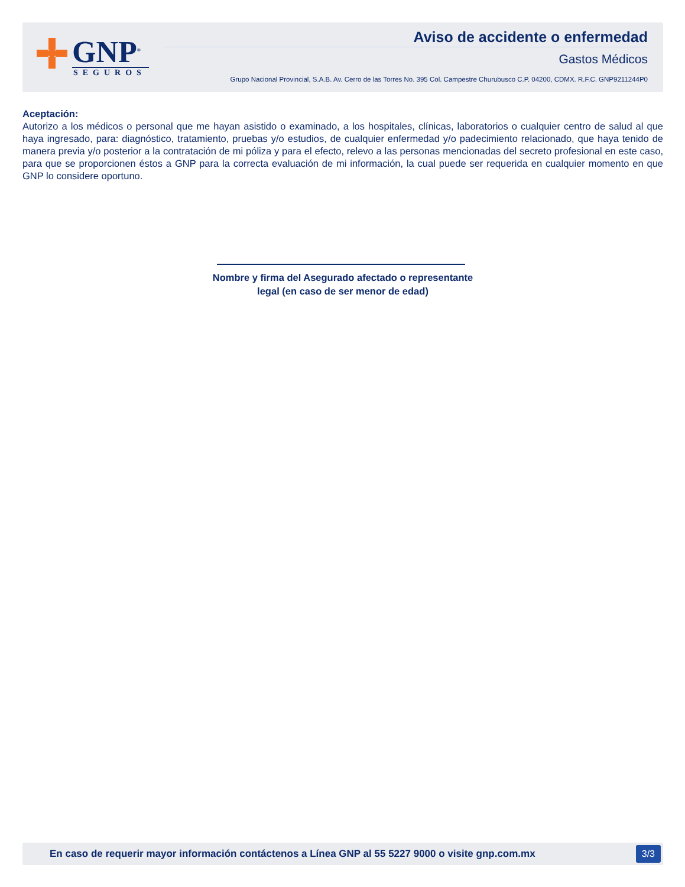GNP<sup>®</sup>
SEGUROS
Aviso de accidente o enfermedad
Gastos Médicos
Grupo Nacional Provincial, S.A.B. Av. Cerro de las Torres No. 395 Col. Campestre Churubusco C.P. 04200, CDMX. R.F.C. GNP9211244P0
Aceptación:
Autorizo a los médicos o personal que me hayan asistido o examinado, a los hospitales, clínicas, laboratorios o cualquier centro de salud al que haya ingresado, para: diagnóstico, tratamiento, pruebas y/o estudios, de cualquier enfermedad y/o padecimiento relacionado, que haya tenido de manera previa y/o posterior a la contratación de mi póliza y para el efecto, relevo a las personas mencionadas del secreto profesional en este caso, para que se proporcionen éstos a GNP para la correcta evaluación de mi información, la cual puede ser requerida en cualquier momento en que GNP lo considere oportuno.
Nombre y firma del Asegurado afectado o representante
legal (en caso de ser menor de edad)
En caso de requerir mayor información contáctenos a Línea GNP al 55 5227 9000 o visite gnp.com.mx
3/3